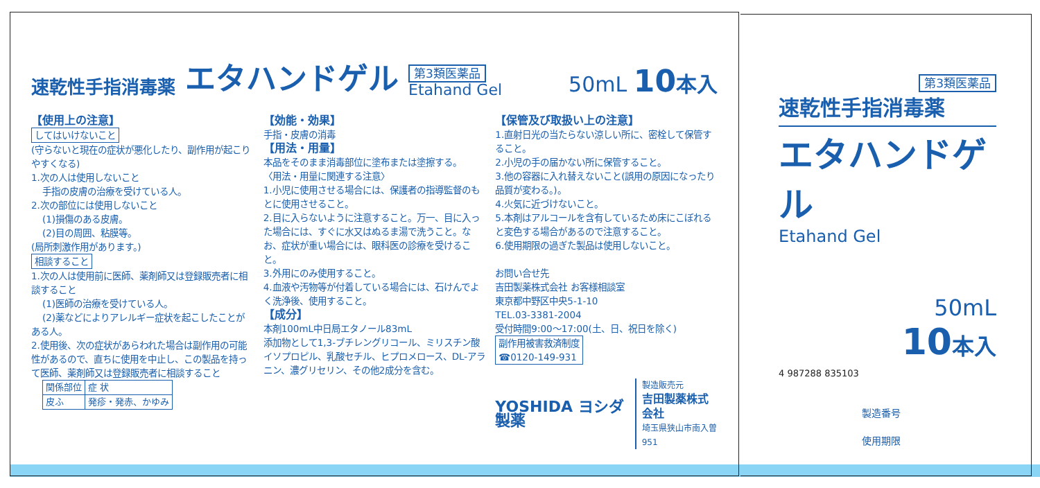速乾性手指消毒薬 エタハンドゲル 第3類医薬品
Etahand Gel 50mL 10 本入
【使用上の注意】
してはいけないこと
(守らないと現在の症状が悪化したり、副作用が起こりやすくなる)
1.次の人は使用しないこと
手指の皮膚の治療を受けている人。
2.次の部位には使用しないこと
(1)損傷のある皮膚。
(2)目の周囲、粘膜等。
(局所刺激作用があります。)
相談すること
1.次の人は使用前に医師、薬剤師又は登録販売者に相談すること
(1)医師の治療を受けている人。
(2)薬などによりアレルギー症状を起こしたことがある人。
2.使用後、次の症状があらわれた場合は副作用の可能性があるので、直ちに使用を中止し、この製品を持って医師、薬剤師又は登録販売者に相談すること
| 関係部位 | 症 状 |
| 皮ふ | 発疹・発赤、かゆみ |
【効能・効果】
手指・皮膚の消毒
【用法・用量】
本品をそのまま消毒部位に塗布または塗擦する。
〈用法・用量に関連する注意〉
1.小児に使用させる場合には、保護者の指導監督のもとに使用させること。
2.目に入らないように注意すること。万一、目に入った場合には、すぐに水又はぬるま湯で洗うこと。なお、症状が重い場合には、眼科医の診療を受けること。
3.外用にのみ使用すること。
4.血液や汚物等が付着している場合には、石けんでよく洗浄後、使用すること。
【成分】
本剤100mL中日局エタノール83mL
添加物として1,3-ブチレングリコール、ミリスチン酸イソプロピル、乳酸セチル、ヒプロメロース、DL-アラニン、濃グリセリン、その他2成分を含む。
【保管及び取扱い上の注意】
1.直射日光の当たらない涼しい所に、密栓して保管すること。
2.小児の手の届かない所に保管すること。
3.他の容器に入れ替えないこと(誤用の原因になったり品質が変わる。)。
4.火気に近づけないこと。
5.本剤はアルコールを含有しているため床にこぼれると変色する場合があるので注意すること。
6.使用期限の過ぎた製品は使用しないこと。
お問い合せ先
吉田製薬株式会社 お客様相談室
東京都中野区中央5-1-10
TEL.03-3381-2004
受付時間9:00～17:00(土、日、祝日を除く)
副作用被害救済制度
☎0120-149-931
YOSHIDA ヨシダ製薬 製造販売元
吉田製薬株式会社
埼玉県狭山市南入曽951
第3類医薬品
速乾性手指消毒薬
エタハンドゲル
Etahand Gel
50mL
10 本入
4 987288 835103
製造番号
使用期限